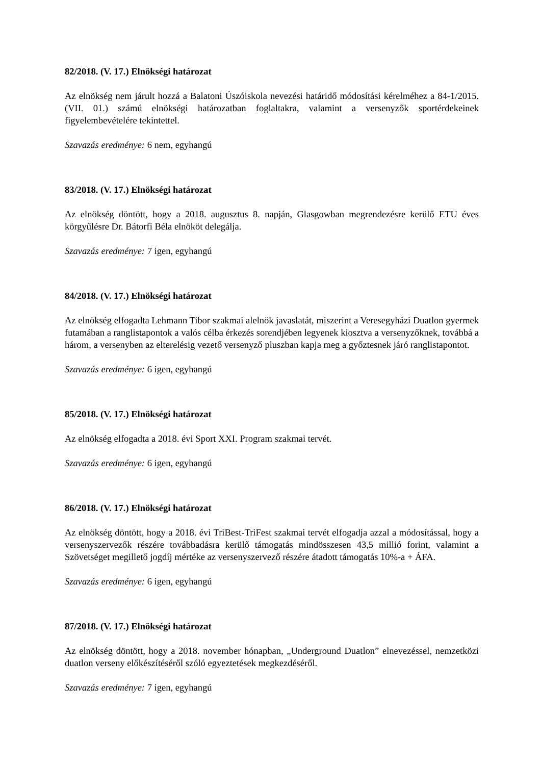82/2018. (V. 17.) Elnökségi határozat
Az elnökség nem járult hozzá a Balatoni Úszóiskola nevezési határidő módosítási kérelméhez a 84-1/2015. (VII. 01.) számú elnökségi határozatban foglaltakra, valamint a versenyzők sportérdekeinek figyelembevételére tekintettel.
Szavazás eredménye: 6 nem, egyhangú
83/2018. (V. 17.) Elnökségi határozat
Az elnökség döntött, hogy a 2018. augusztus 8. napján, Glasgowban megrendezésre kerülő ETU éves körgyűlésre Dr. Bátorfi Béla elnököt delegálja.
Szavazás eredménye: 7 igen, egyhangú
84/2018. (V. 17.) Elnökségi határozat
Az elnökség elfogadta Lehmann Tibor szakmai alelnök javaslatát, miszerint a Veresegyházi Duatlon gyermek futamában a ranglistapontok a valós célba érkezés sorendjében legyenek kiosztva a versenyzőknek, továbbá a három, a versenyben az elterelésig vezető versenyző pluszban kapja meg a győztesnek járó ranglistapontot.
Szavazás eredménye: 6 igen, egyhangú
85/2018. (V. 17.) Elnökségi határozat
Az elnökség elfogadta a 2018. évi Sport XXI. Program szakmai tervét.
Szavazás eredménye: 6 igen, egyhangú
86/2018. (V. 17.) Elnökségi határozat
Az elnökség döntött, hogy a 2018. évi TriBest-TriFest szakmai tervét elfogadja azzal a módosítással, hogy a versenyszervezők részére továbbadásra kerülő támogatás mindösszesen 43,5 millió forint, valamint a Szövetséget megillető jogdíj mértéke az versenyszervező részére átadott támogatás 10%-a + ÁFA.
Szavazás eredménye: 6 igen, egyhangú
87/2018. (V. 17.) Elnökségi határozat
Az elnökség döntött, hogy a 2018. november hónapban, „Underground Duatlon” elnevezéssel, nemzetközi duatlon verseny előkészítéséről szóló egyeztetések megkezdéséről.
Szavazás eredménye: 7 igen, egyhangú